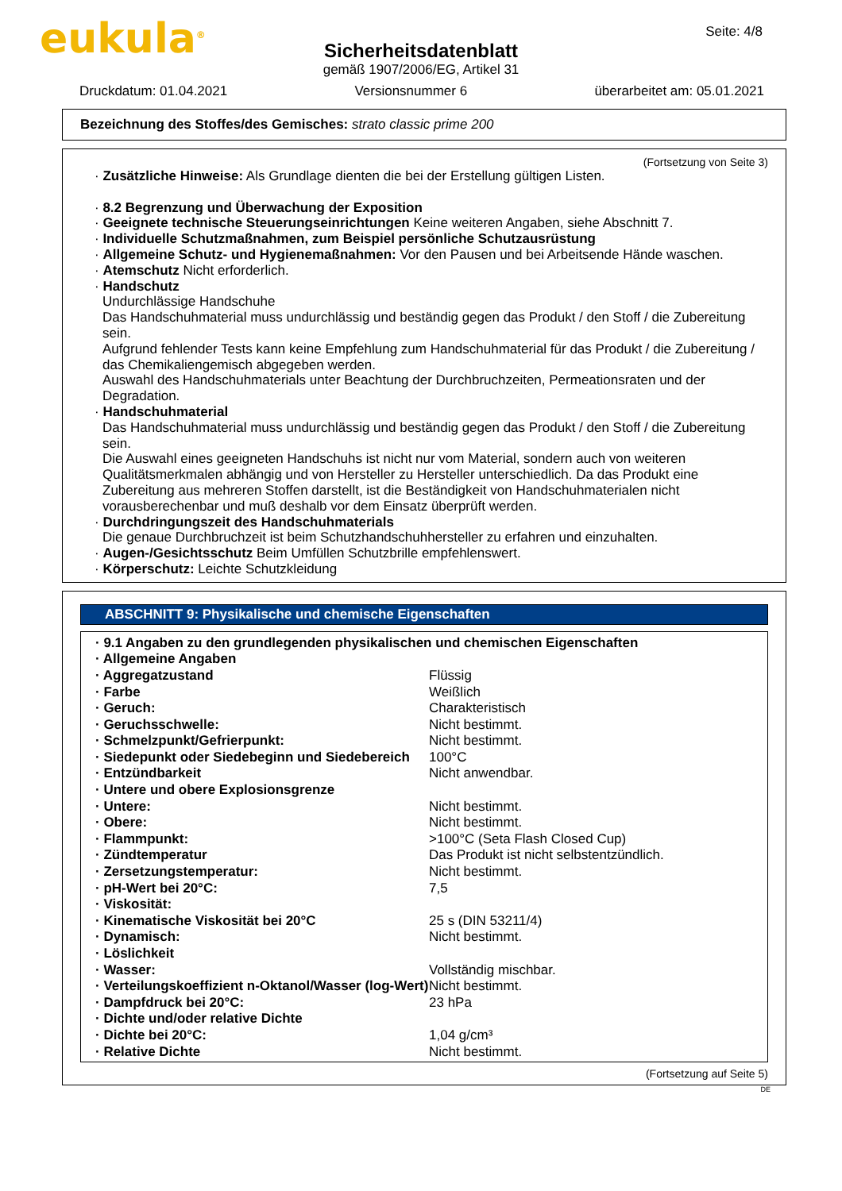eukula<sup>®</sup> Seite: 4/8
Sicherheitsdatenblatt
gemäß 1907/2006/EG, Artikel 31
Druckdatum: 01.04.2021 Versionsnummer 6 überarbeitet am: 05.01.2021
Bezeichnung des Stoffes/des Gemisches: strato classic prime 200
(Fortsetzung von Seite 3)
· Zusätzliche Hinweise: Als Grundlage dienten die bei der Erstellung gültigen Listen.
· 8.2 Begrenzung und Überwachung der Exposition
· Geeignete technische Steuerungseinrichtungen Keine weiteren Angaben, siehe Abschnitt 7.
· Individuelle Schutzmaßnahmen, zum Beispiel persönliche Schutzausrüstung
· Allgemeine Schutz- und Hygienemaßnahmen: Vor den Pausen und bei Arbeitsende Hände waschen.
· Atemschutz Nicht erforderlich.
· Handschutz
Undurchlässige Handschuhe
Das Handschuhmaterial muss undurchlässig und beständig gegen das Produkt / den Stoff / die Zubereitung sein.
Aufgrund fehlender Tests kann keine Empfehlung zum Handschuhmaterial für das Produkt / die Zubereitung / das Chemikaliengemisch abgegeben werden.
Auswahl des Handschuhmaterials unter Beachtung der Durchbruchzeiten, Permeationsraten und der Degradation.
· Handschuhmaterial
Das Handschuhmaterial muss undurchlässig und beständig gegen das Produkt / den Stoff / die Zubereitung sein.
Die Auswahl eines geeigneten Handschuhs ist nicht nur vom Material, sondern auch von weiteren Qualitätsmerkmalen abhängig und von Hersteller zu Hersteller unterschiedlich. Da das Produkt eine Zubereitung aus mehreren Stoffen darstellt, ist die Beständigkeit von Handschuhmaterialen nicht vorausberechenbar und muß deshalb vor dem Einsatz überprüft werden.
· Durchdringungszeit des Handschuhmaterials
Die genaue Durchbruchzeit ist beim Schutzhandschuhhersteller zu erfahren und einzuhalten.
· Augen-/Gesichtsschutz Beim Umfüllen Schutzbrille empfehlenswert.
· Körperschutz: Leichte Schutzkleidung
ABSCHNITT 9: Physikalische und chemische Eigenschaften
| · 9.1 Angaben zu den grundlegenden physikalischen und chemischen Eigenschaften | |
| · Allgemeine Angaben | |
| · Aggregatzustand | Flüssig |
| · Farbe | Weißlich |
| · Geruch: | Charakteristisch |
| · Geruchsschwelle: | Nicht bestimmt. |
| · Schmelzpunkt/Gefrierpunkt: | Nicht bestimmt. |
| · Siedepunkt oder Siedebeginn und Siedebereich | 100°C |
| · Entzündbarkeit | Nicht anwendbar. |
| · Untere und obere Explosionsgrenze | |
| · Untere: | Nicht bestimmt. |
| · Obere: | Nicht bestimmt. |
| · Flammpunkt: | >100°C (Seta Flash Closed Cup) |
| · Zündtemperatur | Das Produkt ist nicht selbstentzündlich. |
| · Zersetzungstemperatur: | Nicht bestimmt. |
| · pH-Wert bei 20°C: | 7,5 |
| · Viskosität: | |
| · Kinematische Viskosität bei 20°C | 25 s (DIN 53211/4) |
| · Dynamisch: | Nicht bestimmt. |
| · Löslichkeit | |
| · Wasser: | Vollständig mischbar. |
| · Verteilungskoeffizient n-Oktanol/Wasser (log-Wert) | Nicht bestimmt. |
| · Dampfdruck bei 20°C: | 23 hPa |
| · Dichte und/oder relative Dichte | |
| · Dichte bei 20°C: | 1,04 g/cm³ |
| · Relative Dichte | Nicht bestimmt. |
(Fortsetzung auf Seite 5)
DE